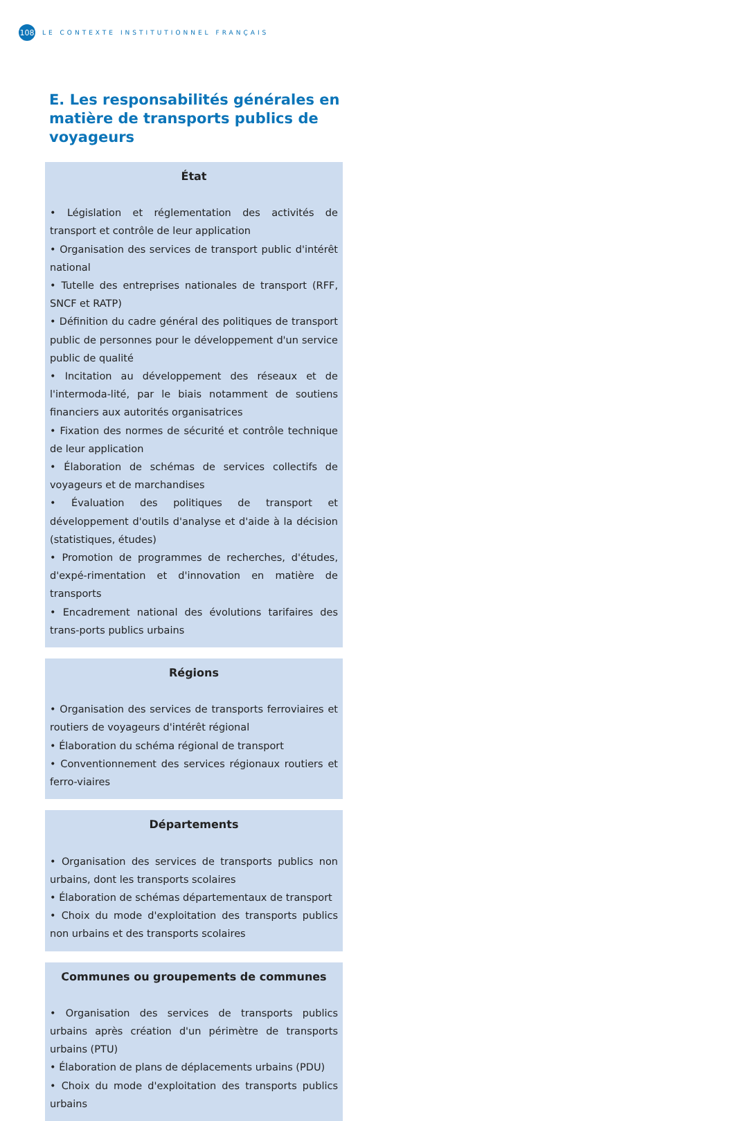108
LE CONTEXTE INSTITUTIONNEL FRANÇAIS
E. Les responsabilités générales en matière de transports publics de voyageurs
État
• Législation et réglementation des activités de transport et contrôle de leur application
• Organisation des services de transport public d'intérêt national
• Tutelle des entreprises nationales de transport (RFF, SNCF et RATP)
• Définition du cadre général des politiques de transport public de personnes pour le développement d'un service public de qualité
• Incitation au développement des réseaux et de l'intermoda-lité, par le biais notamment de soutiens financiers aux autorités organisatrices
• Fixation des normes de sécurité et contrôle technique de leur application
• Élaboration de schémas de services collectifs de voyageurs et de marchandises
• Évaluation des politiques de transport et développement d'outils d'analyse et d'aide à la décision (statistiques, études)
• Promotion de programmes de recherches, d'études, d'expé-rimentation et d'innovation en matière de transports
• Encadrement national des évolutions tarifaires des trans-ports publics urbains
Régions
• Organisation des services de transports ferroviaires et routiers de voyageurs d'intérêt régional
• Élaboration du schéma régional de transport
• Conventionnement des services régionaux routiers et ferro-viaires
Départements
• Organisation des services de transports publics non urbains, dont les transports scolaires
• Élaboration de schémas départementaux de transport
• Choix du mode d'exploitation des transports publics non urbains et des transports scolaires
Communes ou groupements de communes
• Organisation des services de transports publics urbains après création d'un périmètre de transports urbains (PTU)
• Élaboration de plans de déplacements urbains (PDU)
• Choix du mode d'exploitation des transports publics urbains